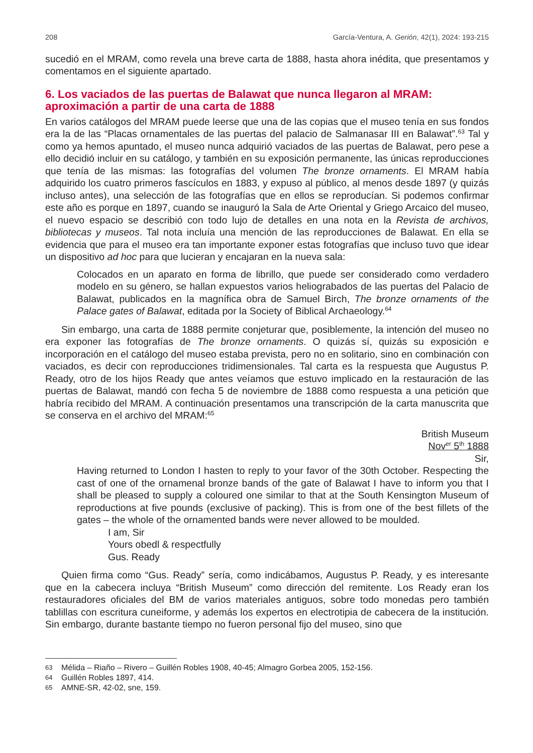208 García-Ventura, A. Gerión, 42(1), 2024: 193-215
sucedió en el MRAM, como revela una breve carta de 1888, hasta ahora inédita, que presentamos y comentamos en el siguiente apartado.
6. Los vaciados de las puertas de Balawat que nunca llegaron al MRAM: aproximación a partir de una carta de 1888
En varios catálogos del MRAM puede leerse que una de las copias que el museo tenía en sus fondos era la de las “Placas ornamentales de las puertas del palacio de Salmanasar III en Balawat”.<sup>63</sup> Tal y como ya hemos apuntado, el museo nunca adquirió vaciados de las puertas de Balawat, pero pese a ello decidió incluir en su catálogo, y también en su exposición permanente, las únicas reproducciones que tenía de las mismas: las fotografías del volumen The bronze ornaments. El MRAM había adquirido los cuatro primeros fascículos en 1883, y expuso al público, al menos desde 1897 (y quizás incluso antes), una selección de las fotografías que en ellos se reproducían. Si podemos confirmar este año es porque en 1897, cuando se inauguró la Sala de Arte Oriental y Griego Arcaico del museo, el nuevo espacio se describió con todo lujo de detalles en una nota en la Revista de archivos, bibliotecas y museos. Tal nota incluía una mención de las reproducciones de Balawat. En ella se evidencia que para el museo era tan importante exponer estas fotografías que incluso tuvo que idear un dispositivo ad hoc para que lucieran y encajaran en la nueva sala:
Colocados en un aparato en forma de librillo, que puede ser considerado como verdadero modelo en su género, se hallan expuestos varios heliograbados de las puertas del Palacio de Balawat, publicados en la magnífica obra de Samuel Birch, The bronze ornaments of the Palace gates of Balawat, editada por la Society of Biblical Archaeology.<sup>64</sup>
Sin embargo, una carta de 1888 permite conjeturar que, posiblemente, la intención del museo no era exponer las fotografías de The bronze ornaments. O quizás sí, quizás su exposición e incorporación en el catálogo del museo estaba prevista, pero no en solitario, sino en combinación con vaciados, es decir con reproducciones tridimensionales. Tal carta es la respuesta que Augustus P. Ready, otro de los hijos Ready que antes veíamos que estuvo implicado en la restauración de las puertas de Balawat, mandó con fecha 5 de noviembre de 1888 como respuesta a una petición que habría recibido del MRAM. A continuación presentamos una transcripción de la carta manuscrita que se conserva en el archivo del MRAM:<sup>65</sup>
British Museum
Nov<sup>er</sup> 5<sup>th</sup> 1888
Sir,
Having returned to London I hasten to reply to your favor of the 30th October. Respecting the cast of one of the ornamenal bronze bands of the gate of Balawat I have to inform you that I shall be pleased to supply a coloured one similar to that at the South Kensington Museum of reproductions at five pounds (exclusive of packing). This is from one of the best fillets of the gates – the whole of the ornamented bands were never allowed to be moulded.
I am, Sir
Yours obedl & respectfully
Gus. Ready
Quien firma como “Gus. Ready” sería, como indicábamos, Augustus P. Ready, y es interesante que en la cabecera incluya “British Museum” como dirección del remitente. Los Ready eran los restauradores oficiales del BM de varios materiales antiguos, sobre todo monedas pero también tablillas con escritura cuneiforme, y además los expertos en electrotipia de cabecera de la institución. Sin embargo, durante bastante tiempo no fueron personal fijo del museo, sino que
63 Mélida – Riaño – Rivero – Guillén Robles 1908, 40-45; Almagro Gorbea 2005, 152-156.
64 Guillén Robles 1897, 414.
65 AMNE-SR, 42-02, sne, 159.